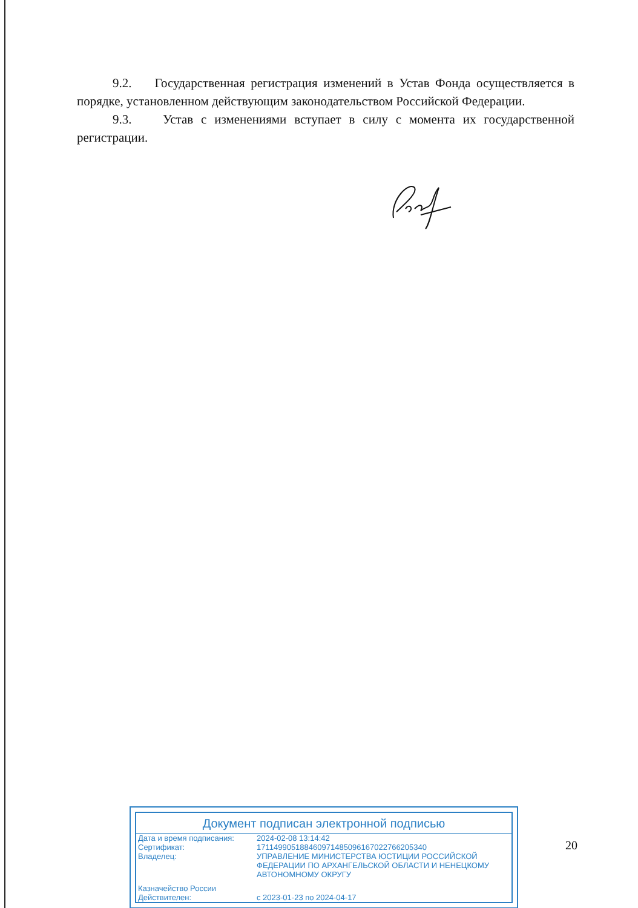9.2. Государственная регистрация изменений в Устав Фонда осуществляется в порядке, установленном действующим законодательством Российской Федерации.
9.3. Устав с изменениями вступает в силу с момента их государственной регистрации.
Документ подписан электронной подписью
| Дата и время подписания: | 2024-02-08 13:14:42 |
| Сертификат: | 171149905188460971485096167022766205340 |
| Владелец: | УПРАВЛЕНИЕ МИНИСТЕРСТВА ЮСТИЦИИ РОССИЙСКОЙ ФЕДЕРАЦИИ ПО АРХАНГЕЛЬСКОЙ ОБЛАСТИ И НЕНЕЦКОМУ АВТОНОМНОМУ ОКРУГУ |
| Казначейство России | |
| Действителен: | с 2023-01-23 по 2024-04-17 |
20